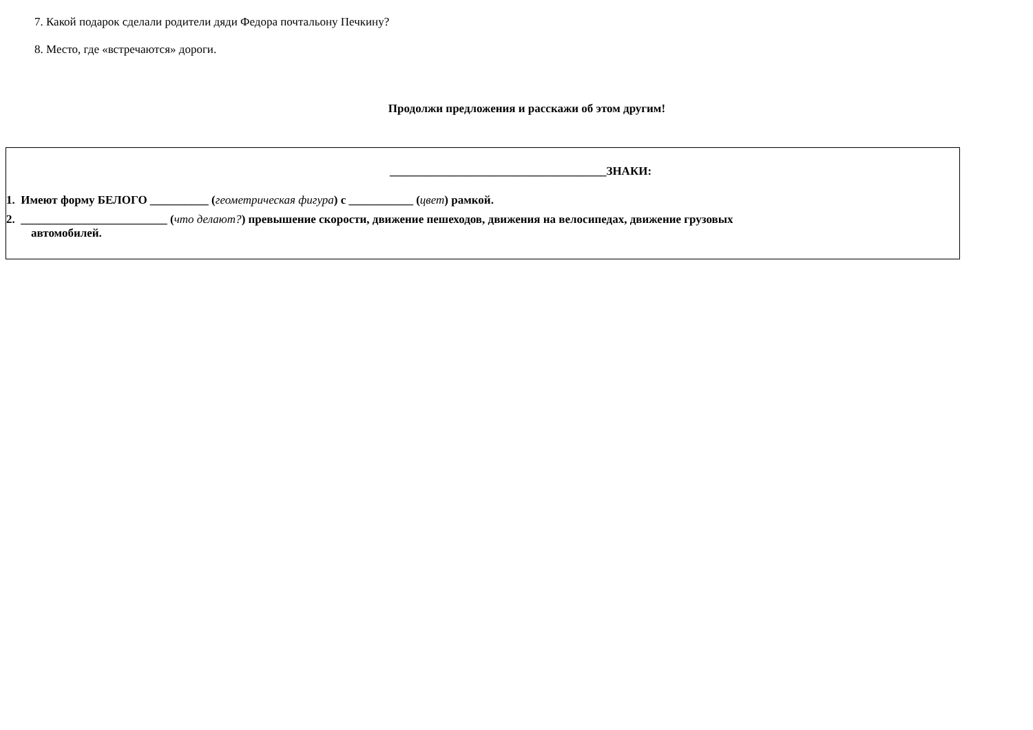7. Какой подарок сделали родители дяди Федора почтальону Печкину?
8. Место, где «встречаются» дороги.
Продолжи предложения и расскажи об этом другим!
_____________________________________ЗНАКИ:
1. Имеют форму БЕЛОГО __________ (геометрическая фигура) с ___________ (цвет) рамкой.
2. _________________________ (что делают?) превышение скорости, движение пешеходов, движения на велосипедах, движение грузовых
автомобилей.